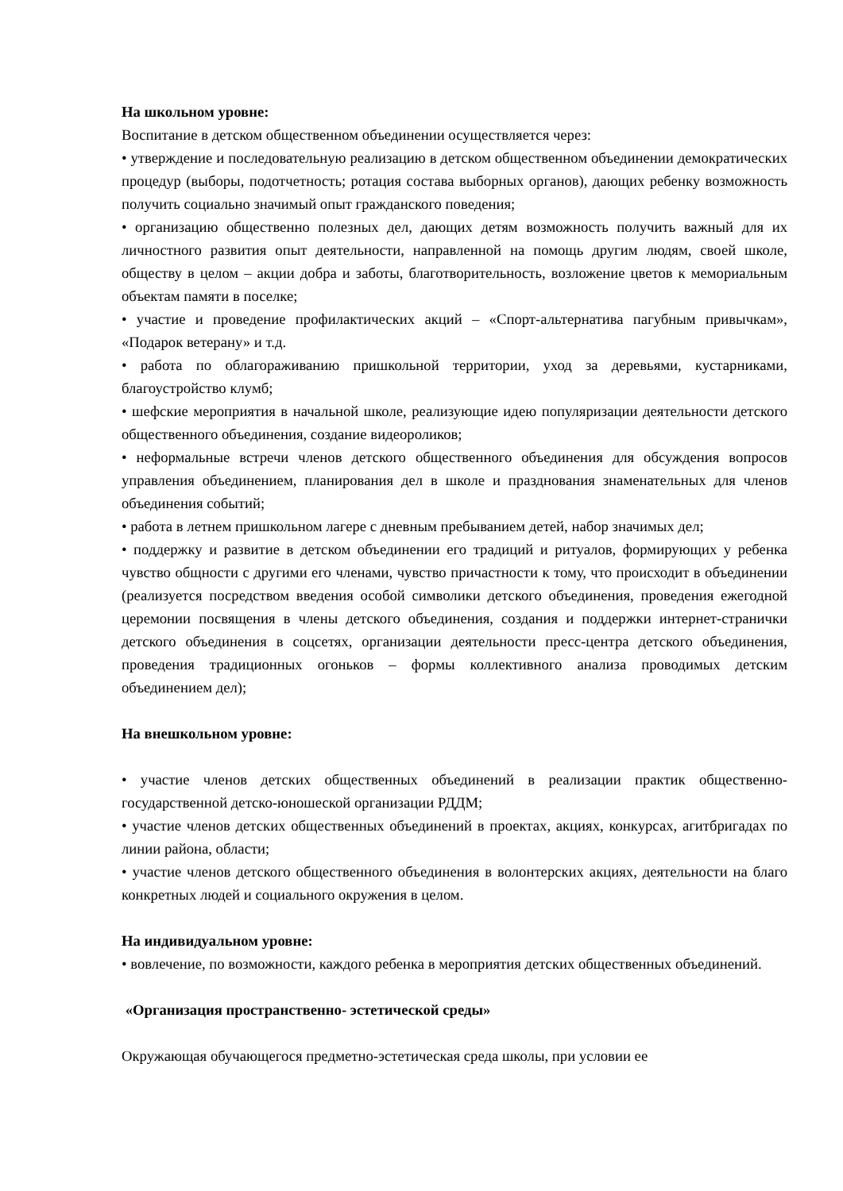На школьном уровне:
Воспитание в детском общественном объединении осуществляется через:
• утверждение и последовательную реализацию в детском общественном объединении демократических процедур (выборы, подотчетность; ротация состава выборных органов), дающих ребенку возможность получить социально значимый опыт гражданского поведения;
• организацию общественно полезных дел, дающих детям возможность получить важный для их личностного развития опыт деятельности, направленной на помощь другим людям, своей школе, обществу в целом – акции добра и заботы, благотворительность, возложение цветов к мемориальным объектам памяти в поселке;
• участие и проведение профилактических акций – «Спорт-альтернатива пагубным привычкам», «Подарок ветерану» и т.д.
• работа по облагораживанию пришкольной территории, уход за деревьями, кустарниками, благоустройство клумб;
• шефские мероприятия в начальной школе, реализующие идею популяризации деятельности детского общественного объединения, создание видеороликов;
• неформальные встречи членов детского общественного объединения для обсуждения вопросов управления объединением, планирования дел в школе и празднования знаменательных для членов объединения событий;
• работа в летнем пришкольном лагере с дневным пребыванием детей, набор значимых дел;
• поддержку и развитие в детском объединении его традиций и ритуалов, формирующих у ребенка чувство общности с другими его членами, чувство причастности к тому, что происходит в объединении (реализуется посредством введения особой символики детского объединения, проведения ежегодной церемонии посвящения в члены детского объединения, создания и поддержки интернет-странички детского объединения в соцсетях, организации деятельности пресс-центра детского объединения, проведения традиционных огоньков – формы коллективного анализа проводимых детским объединением дел);
На внешкольном уровне:
• участие членов детских общественных объединений в реализации практик общественно-государственной детско-юношеской организации РДДМ;
• участие членов детских общественных объединений в проектах, акциях, конкурсах, агитбригадах по линии района, области;
• участие членов детского общественного объединения в волонтерских акциях, деятельности на благо конкретных людей и социального окружения в целом.
На индивидуальном уровне:
• вовлечение, по возможности, каждого ребенка в мероприятия детских общественных объединений.
«Организация пространственно- эстетической среды»
Окружающая обучающегося предметно-эстетическая среда школы, при условии ее